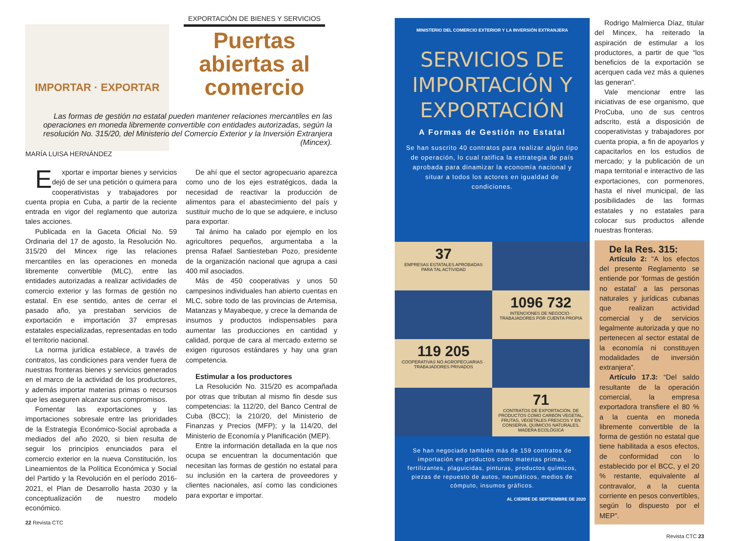IMPORTAR · EXPORTAR
EXPORTACIÓN DE BIENES Y SERVICIOS
Puertas abiertas al comercio
Las formas de gestión no estatal pueden mantener relaciones mercantiles en las operaciones en moneda libremente convertible con entidades autorizadas, según la resolución No. 315/20, del Ministerio del Comercio Exterior y la Inversión Extranjera (Mincex).
MARÍA LUISA HERNÁNDEZ
Exportar e importar bienes y servicios dejó de ser una petición o quimera para cooperativistas y trabajadores por cuenta propia en Cuba, a partir de la reciente entrada en vigor del reglamento que autoriza tales acciones.
Publicada en la Gaceta Oficial No. 59 Ordinaria del 17 de agosto, la Resolución No. 315/20 del Mincex rige las relaciones mercantiles en las operaciones en moneda libremente convertible (MLC), entre las entidades autorizadas a realizar actividades de comercio exterior y las formas de gestión no estatal. En ese sentido, antes de cerrar el pasado año, ya prestaban servicios de exportación e importación 37 empresas estatales especializadas, representadas en todo el territorio nacional.
La norma jurídica establece, a través de contratos, las condiciones para vender fuera de nuestras fronteras bienes y servicios generados en el marco de la actividad de los productores, y además importar materias primas o recursos que les aseguren alcanzar sus compromisos.
Fomentar las exportaciones y las importaciones sobresale entre las prioridades de la Estrategia Económico-Social aprobada a mediados del año 2020, si bien resulta de seguir los principios enunciados para el comercio exterior en la nueva Constitución, los Lineamientos de la Política Económica y Social del Partido y la Revolución en el período 2016-2021, el Plan de Desarrollo hasta 2030 y la conceptualización de nuestro modelo económico.
De ahí que el sector agropecuario aparezca como uno de los ejes estratégicos, dada la necesidad de reactivar la producción de alimentos para el abastecimiento del país y sustituir mucho de lo que se adquiere, e incluso para exportar.
Tal ánimo ha calado por ejemplo en los agricultores pequeños, argumentaba a la prensa Rafael Santiesteban Pozo, presidente de la organización nacional que agrupa a casi 400 mil asociados.
Más de 450 cooperativas y unos 50 campesinos individuales han abierto cuentas en MLC, sobre todo de las provincias de Artemisa, Matanzas y Mayabeque, y crece la demanda de insumos y productos indispensables para aumentar las producciones en cantidad y calidad, porque de cara al mercado externo se exigen rigurosos estándares y hay una gran competencia.
Estimular a los productores
La Resolución No. 315/20 es acompañada por otras que tributan al mismo fin desde sus competencias: la 112/20, del Banco Central de Cuba (BCC); la 210/20, del Ministerio de Finanzas y Precios (MFP); y la 114/20, del Ministerio de Economía y Planificación (MEP).
Entre la información detallada en la que nos ocupa se encuentran la documentación que necesitan las formas de gestión no estatal para su inclusión en la cartera de proveedores y clientes nacionales, así como las condiciones para exportar e importar.
22 Revista CTC
MINISTERIO DEL COMERCIO EXTERIOR Y LA INVERSIÓN EXTRANJERA
SERVICIOS DE IMPORTACIÓN Y EXPORTACIÓN
A Formas de Gestión no Estatal
Se han suscrito 40 contratos para realizar algún tipo de operación, lo cual ratifica la estrategia de país aprobada para dinamizar la economía nacional y situar a todos los actores en igualdad de condiciones.
37
EMPRESAS ESTATALES APROBADAS PARA TAL ACTIVIDAD
1096 732
INTENCIONES DE NEGOCIO · TRABAJADORES POR CUENTA PROPIA
119 205
COOPERATIVAS NO AGROPECUARIAS · TRABAJADORES PRIVADOS
71
CONTRATOS DE EXPORTACIÓN, DE PRODUCTOS COMO CARBÓN VEGETAL, FRUTAS, VEGETALES FRESCOS Y EN CONSERVA, QUÍMICOS NATURALES, MADERA ECOLÓGICA
Se han negociado también más de 159 contratos de importación en productos como materias primas, fertilizantes, plaguicidas, pinturas, productos químicos, piezas de repuesto de autos, neumáticos, medios de cómputo, insumos gráficos.
AL CIERRE DE SEPTIEMBRE DE 2020
Rodrigo Malmierca Díaz, titular del Mincex, ha reiterado la aspiración de estimular a los productores, a partir de que “los beneficios de la exportación se acerquen cada vez más a quienes las generan”.
Vale mencionar entre las iniciativas de ese organismo, que ProCuba, uno de sus centros adscrito, está a disposición de cooperativistas y trabajadores por cuenta propia, a fin de apoyarlos y capacitarlos en los estudios de mercado; y la publicación de un mapa territorial e interactivo de las exportaciones, con pormenores, hasta el nivel municipal, de las posibilidades de las formas estatales y no estatales para colocar sus productos allende nuestras fronteras.
De la Res. 315:
Artículo 2: “A los efectos del presente Reglamento se entiende por ‘formas de gestión no estatal’ a las personas naturales y jurídicas cubanas que realizan actividad comercial y de servicios legalmente autorizada y que no pertenecen al sector estatal de la economía ni constituyen modalidades de inversión extranjera”.
Artículo 17.3: “Del saldo resultante de la operación comercial, la empresa exportadora transfiere el 80 % a la cuenta en moneda libremente convertible de la forma de gestión no estatal que tiene habilitada a esos efectos, de conformidad con lo establecido por el BCC, y el 20 % restante, equivalente al contravalor, a la cuenta corriente en pesos convertibles, según lo dispuesto por el MEP”.
Revista CTC 23